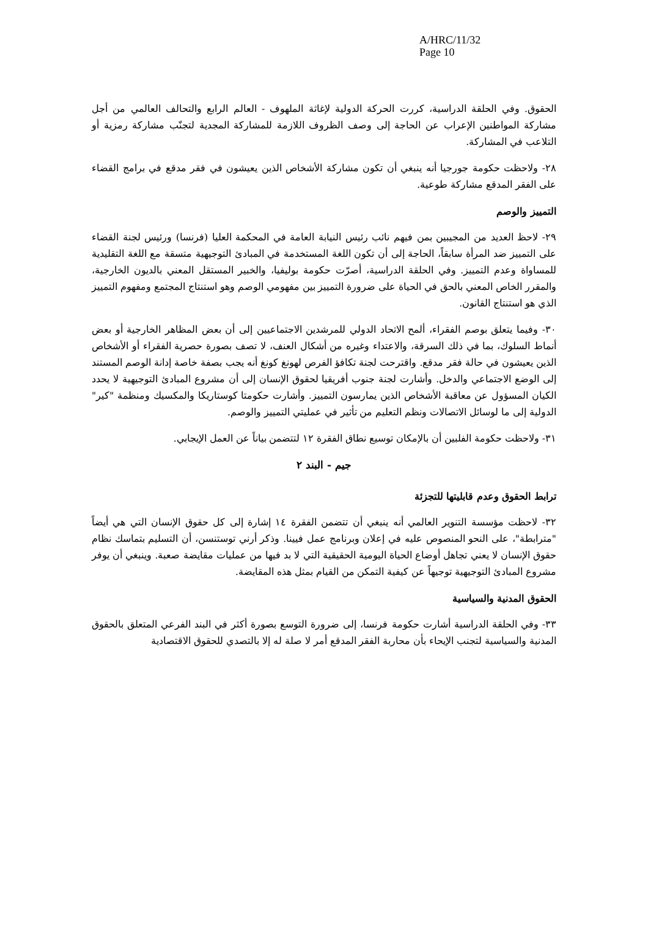A/HRC/11/32
Page 10
الحقوق. وفي الحلقة الدراسية، كررت الحركة الدولية لإغاثة الملهوف - العالم الرابع والتحالف العالمي من أجل مشاركة المواطنين الإعراب عن الحاجة إلى وصف الظروف اللازمة للمشاركة المجدية لتجنّب مشاركة رمزية أو التلاعب في المشاركة.
٢٨- ولاحظت حكومة جورجيا أنه ينبغي أن تكون مشاركة الأشخاص الذين يعيشون في فقر مدقع في برامج القضاء على الفقر المدقع مشاركة طوعية.
التمييز والوصم
٢٩- لاحظ العديد من المجيبين بمن فيهم نائب رئيس النيابة العامة في المحكمة العليا (فرنسا) ورئيس لجنة القضاء على التمييز ضد المرأة سابقاً، الحاجة إلى أن تكون اللغة المستخدمة في المبادئ التوجيهية متسقة مع اللغة التقليدية للمساواة وعدم التمييز. وفي الحلقة الدراسية، أصرّت حكومة بوليفيا، والخبير المستقل المعني بالديون الخارجية، والمقرر الخاص المعني بالحق في الحياة على ضرورة التمييز بين مفهومي الوصم وهو استنتاج المجتمع ومفهوم التمييز الذي هو استنتاج القانون.
٣٠- وفيما يتعلق بوصم الفقراء، ألمح الاتحاد الدولي للمرشدين الاجتماعيين إلى أن بعض المظاهر الخارجية أو بعض أنماط السلوك، بما في ذلك السرقة، والاعتداء وغيره من أشكال العنف، لا تصف بصورة حصرية الفقراء أو الأشخاص الذين يعيشون في حالة فقر مدقع. واقترحت لجنة تكافؤ الفرص لهونغ كونغ أنه يجب بصفة خاصة إدانة الوصم المستند إلى الوضع الاجتماعي والدخل. وأشارت لجنة جنوب أفريقيا لحقوق الإنسان إلى أن مشروع المبادئ التوجيهية لا يحدد الكيان المسؤول عن معاقبة الأشخاص الذين يمارسون التمييز. وأشارت حكومتا كوستاريكا والمكسيك ومنظمة "كير" الدولية إلى ما لوسائل الاتصالات ونظم التعليم من تأثير في عمليتي التمييز والوصم.
٣١- ولاحظت حكومة الفلبين أن بالإمكان توسيع نطاق الفقرة ١٢ لتتضمن بياناً عن العمل الإيجابي.
جيم - البند ٢
ترابط الحقوق وعدم قابليتها للتجزئة
٣٢- لاحظت مؤسسة التنوير العالمي أنه ينبغي أن تتضمن الفقرة ١٤ إشارة إلى كل حقوق الإنسان التي هي أيضاً "مترابطة"، على النحو المنصوص عليه في إعلان وبرنامج عمل فيينا. وذكر أرني توستنسن، أن التسليم بتماسك نظام حقوق الإنسان لا يعني تجاهل أوضاع الحياة اليومية الحقيقية التي لا بد فيها من عمليات مقايضة صعبة. وينبغي أن يوفر مشروع المبادئ التوجيهية توجيهاً عن كيفية التمكن من القيام بمثل هذه المقايضة.
الحقوق المدنية والسياسية
٣٣- وفي الحلقة الدراسية أشارت حكومة فرنسا، إلى ضرورة التوسع بصورة أكثر في البند الفرعي المتعلق بالحقوق المدنية والسياسية لتجنب الإيحاء بأن محاربة الفقر المدقع أمر لا صلة له إلا بالتصدي للحقوق الاقتصادية